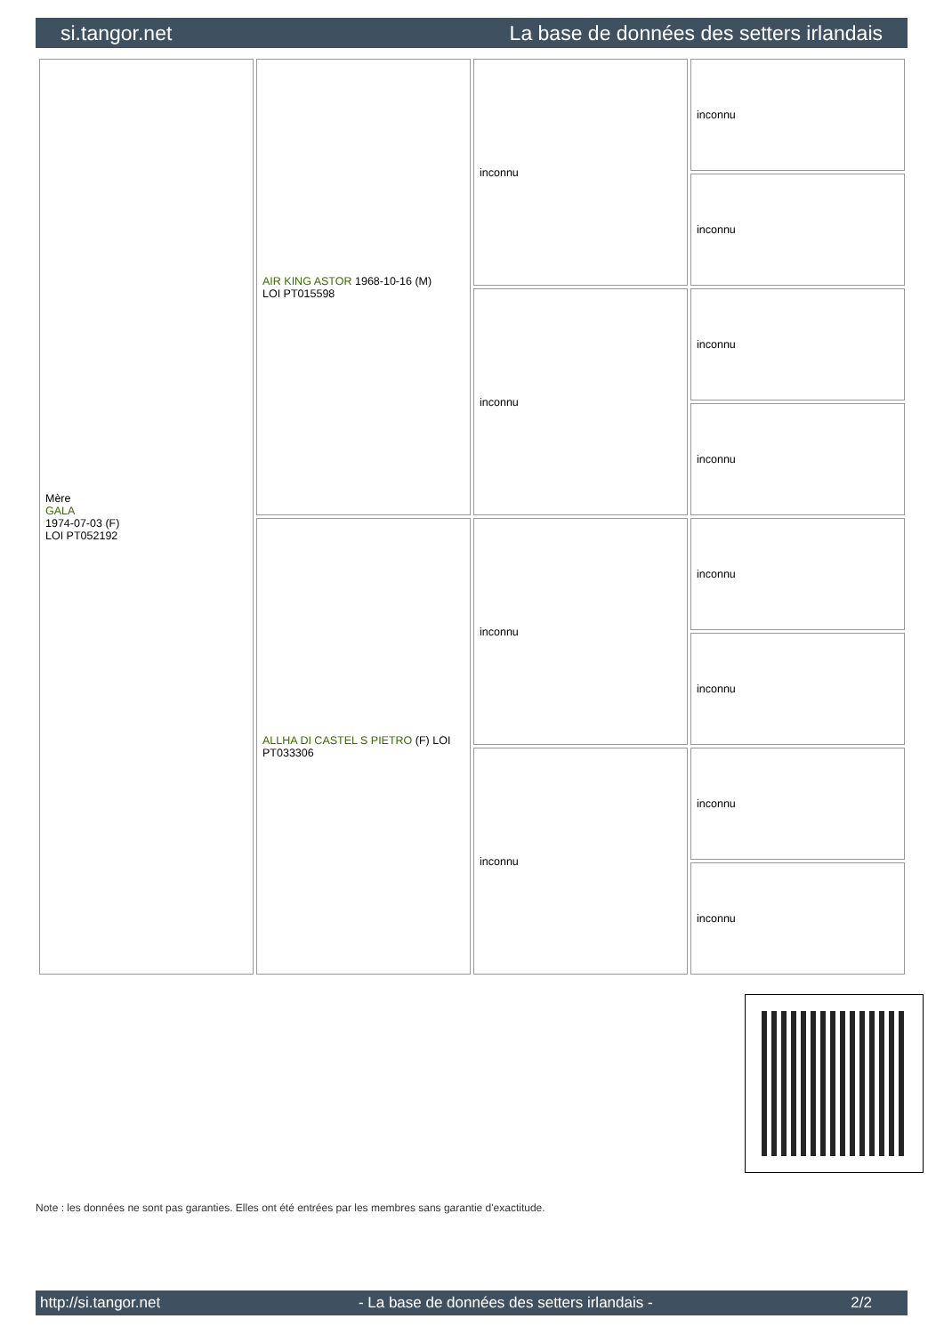si.tangor.net La base de données des setters irlandais
| Mère GALA 1974-07-03 (F) LOI PT052192 | AIR KING ASTOR 1968-10-16 (M) LOI PT015598 | inconnu | inconnu |
| | | | inconnu |
| | | inconnu | inconnu |
| | | | inconnu |
| | ALLHA DI CASTEL S PIETRO (F) LOI PT033306 | inconnu | inconnu |
| | | | inconnu |
| | | inconnu | inconnu |
| | | | inconnu |
Note : les données ne sont pas garanties. Elles ont été entrées par les membres sans garantie d'exactitude.
http://si.tangor.net - La base de données des setters irlandais - 2/2